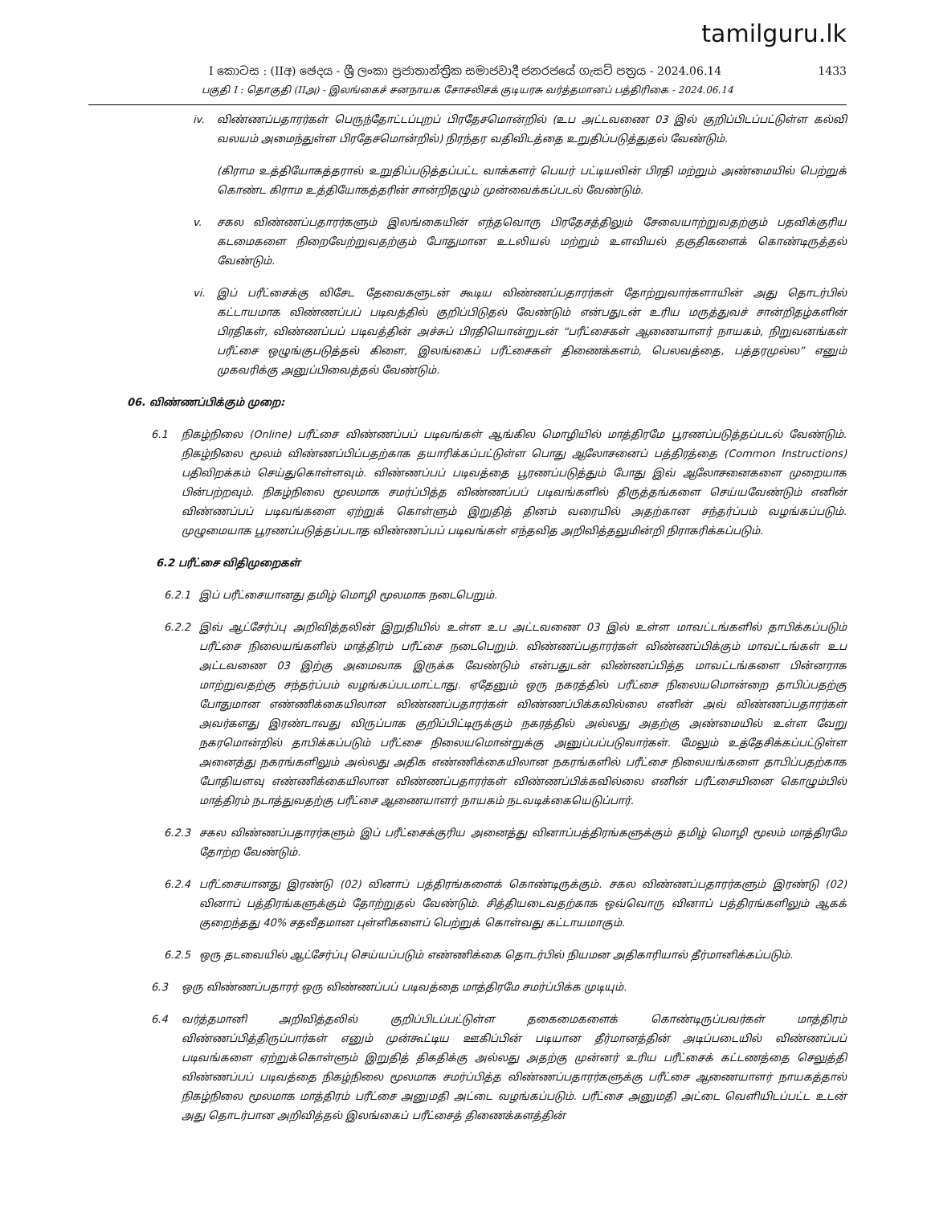tamilguru.lk
I කොටස : (IIඅ) ඡෙදය - ශ්‍රී ලංකා ප්‍රජාතාන්ත්‍රික සමාජවාදී ජනරජයේ ගැසට් පත්‍රය - 2024.06.14 1433
பகுதி I : தொகுதி (IIஅ) - இலங்கைச் சனநாயக சோசலிசக் குடியரசு வர்த்தமானப் பத்திரிகை - 2024.06.14
iv. விண்ணப்பதாரர்கள் பெருந்தோட்டப்புறப் பிரதேசமொன்றில் (உப அட்டவணை 03 இல் குறிப்பிடப்பட்டுள்ள கல்வி வலயம் அமைந்துள்ள பிரதேசமொன்றில்) நிரந்தர வதிவிடத்தை உறுதிப்படுத்துதல் வேண்டும்.
(கிராம உத்தியோகத்தரால் உறுதிப்படுத்தப்பட்ட வாக்களர் பெயர் பட்டியலின் பிரதி மற்றும் அண்மையில் பெற்றுக் கொண்ட கிராம உத்தியோகத்தரின் சான்றிதழும் முன்வைக்கப்படல் வேண்டும்.
v. சகல விண்ணப்பதாரர்களும் இலங்கையின் எந்தவொரு பிரதேசத்திலும் சேவையாற்றுவதற்கும் பதவிக்குரிய கடமைகளை நிறைவேற்றுவதற்கும் போதுமான உடலியல் மற்றும் உளவியல் தகுதிகளைக் கொண்டிருத்தல் வேண்டும்.
vi. இப் பரீட்சைக்கு விசேட தேவைகளுடன் கூடிய விண்ணப்பதாரர்கள் தோற்றுவார்களாயின் அது தொடர்பில் கட்டாயமாக விண்ணப்பப் படிவத்தில் குறிப்பிடுதல் வேண்டும் என்பதுடன் உரிய மருத்துவச் சான்றிதழ்களின் பிரதிகள், விண்ணப்பப் படிவத்தின் அச்சுப் பிரதியொன்றுடன் “பரீட்சைகள் ஆணையாளர் நாயகம், நிறுவனங்கள் பரீட்சை ஒழுங்குபடுத்தல் கிளை, இலங்கைப் பரீட்சைகள் திணைக்களம், பெலவத்தை, பத்தரமுல்ல” எனும் முகவரிக்கு அனுப்பிவைத்தல் வேண்டும்.
06. விண்ணப்பிக்கும் முறை:
6.1 நிகழ்நிலை (Online) பரீட்சை விண்ணப்பப் படிவங்கள் ஆங்கில மொழியில் மாத்திரமே பூரணப்படுத்தப்படல் வேண்டும். நிகழ்நிலை மூலம் விண்ணப்பிப்பதற்காக தயாரிக்கப்பட்டுள்ள பொது ஆலோசனைப் பத்திரத்தை (Common Instructions) பதிவிறக்கம் செய்துகொள்ளவும். விண்ணப்பப் படிவத்தை பூரணப்படுத்தும் போது இவ் ஆலோசனைகளை முறையாக பின்பற்றவும். நிகழ்நிலை மூலமாக சமர்ப்பித்த விண்ணப்பப் படிவங்களில் திருத்தங்களை செய்யவேண்டும் எனின் விண்ணப்பப் படிவங்களை ஏற்றுக் கொள்ளும் இறுதித் தினம் வரையில் அதற்கான சந்தர்ப்பம் வழங்கப்படும். முழுமையாக பூரணப்படுத்தப்படாத விண்ணப்பப் படிவங்கள் எந்தவித அறிவித்தலுமின்றி நிராகரிக்கப்படும்.
6.2 பரீட்சை விதிமுறைகள்
6.2.1 இப் பரீட்சையானது தமிழ் மொழி மூலமாக நடைபெறும்.
6.2.2 இவ் ஆட்சேர்ப்பு அறிவித்தலின் இறுதியில் உள்ள உப அட்டவணை 03 இல் உள்ள மாவட்டங்களில் தாபிக்கப்படும் பரீட்சை நிலையங்களில் மாத்திரம் பரீட்சை நடைபெறும். விண்ணப்பதாரர்கள் விண்ணப்பிக்கும் மாவட்டங்கள் உப அட்டவணை 03 இற்கு அமைவாக இருக்க வேண்டும் என்பதுடன் விண்ணப்பித்த மாவட்டங்களை பின்னராக மாற்றுவதற்கு சந்தர்ப்பம் வழங்கப்படமாட்டாது. ஏதேனும் ஒரு நகரத்தில் பரீட்சை நிலையமொன்றை தாபிப்பதற்கு போதுமான எண்ணிக்கையிலான விண்ணப்பதாரர்கள் விண்ணப்பிக்கவில்லை எனின் அவ் விண்ணப்பதாரர்கள் அவர்களது இரண்டாவது விருப்பாக குறிப்பிட்டிருக்கும் நகரத்தில் அல்லது அதற்கு அண்மையில் உள்ள வேறு நகரமொன்றில் தாபிக்கப்படும் பரீட்சை நிலையமொன்றுக்கு அனுப்பப்படுவார்கள். மேலும் உத்தேசிக்கப்பட்டுள்ள அனைத்து நகரங்களிலும் அல்லது அதிக எண்ணிக்கையிலான நகரங்களில் பரீட்சை நிலையங்களை தாபிப்பதற்காக போதியளவு எண்ணிக்கையிலான விண்ணப்பதாரர்கள் விண்ணப்பிக்கவில்லை எனின் பரீட்சையினை கொழும்பில் மாத்திரம் நடாத்துவதற்கு பரீட்சை ஆணையாளர் நாயகம் நடவடிக்கையெடுப்பார்.
6.2.3 சகல விண்ணப்பதாரர்களும் இப் பரீட்சைக்குரிய அனைத்து வினாப்பத்திரங்களுக்கும் தமிழ் மொழி மூலம் மாத்திரமே தோற்ற வேண்டும்.
6.2.4 பரீட்சையானது இரண்டு (02) வினாப் பத்திரங்களைக் கொண்டிருக்கும். சகல விண்ணப்பதாரர்களும் இரண்டு (02) வினாப் பத்திரங்களுக்கும் தோற்றுதல் வேண்டும். சித்தியடைவதற்காக ஒவ்வொரு வினாப் பத்திரங்களிலும் ஆகக் குறைந்தது 40% சதவீதமான புள்ளிகளைப் பெற்றுக் கொள்வது கட்டாயமாகும்.
6.2.5 ஒரு தடவையில் ஆட்சேர்ப்பு செய்யப்படும் எண்ணிக்கை தொடர்பில் நியமன அதிகாரியால் தீர்மானிக்கப்படும்.
6.3 ஒரு விண்ணப்பதாரர் ஒரு விண்ணப்பப் படிவத்தை மாத்திரமே சமர்ப்பிக்க முடியும்.
6.4 வர்த்தமானி அறிவித்தலில் குறிப்பிடப்பட்டுள்ள தகைமைகளைக் கொண்டிருப்பவர்கள் மாத்திரம் விண்ணப்பித்திருப்பார்கள் எனும் முன்கூட்டிய ஊகிப்பின் படியான தீர்மானத்தின் அடிப்படையில் விண்ணப்பப் படிவங்களை ஏற்றுக்கொள்ளும் இறுதித் திகதிக்கு அல்லது அதற்கு முன்னர் உரிய பரீட்சைக் கட்டணத்தை செலுத்தி விண்ணப்பப் படிவத்தை நிகழ்நிலை மூலமாக சமர்ப்பித்த விண்ணப்பதாரர்களுக்கு பரீட்சை ஆணையாளர் நாயகத்தால் நிகழ்நிலை மூலமாக மாத்திரம் பரீட்சை அனுமதி அட்டை வழங்கப்படும். பரீட்சை அனுமதி அட்டை வெளியிடப்பட்ட உடன் அது தொடர்பான அறிவித்தல் இலங்கைப் பரீட்சைத் திணைக்களத்தின்